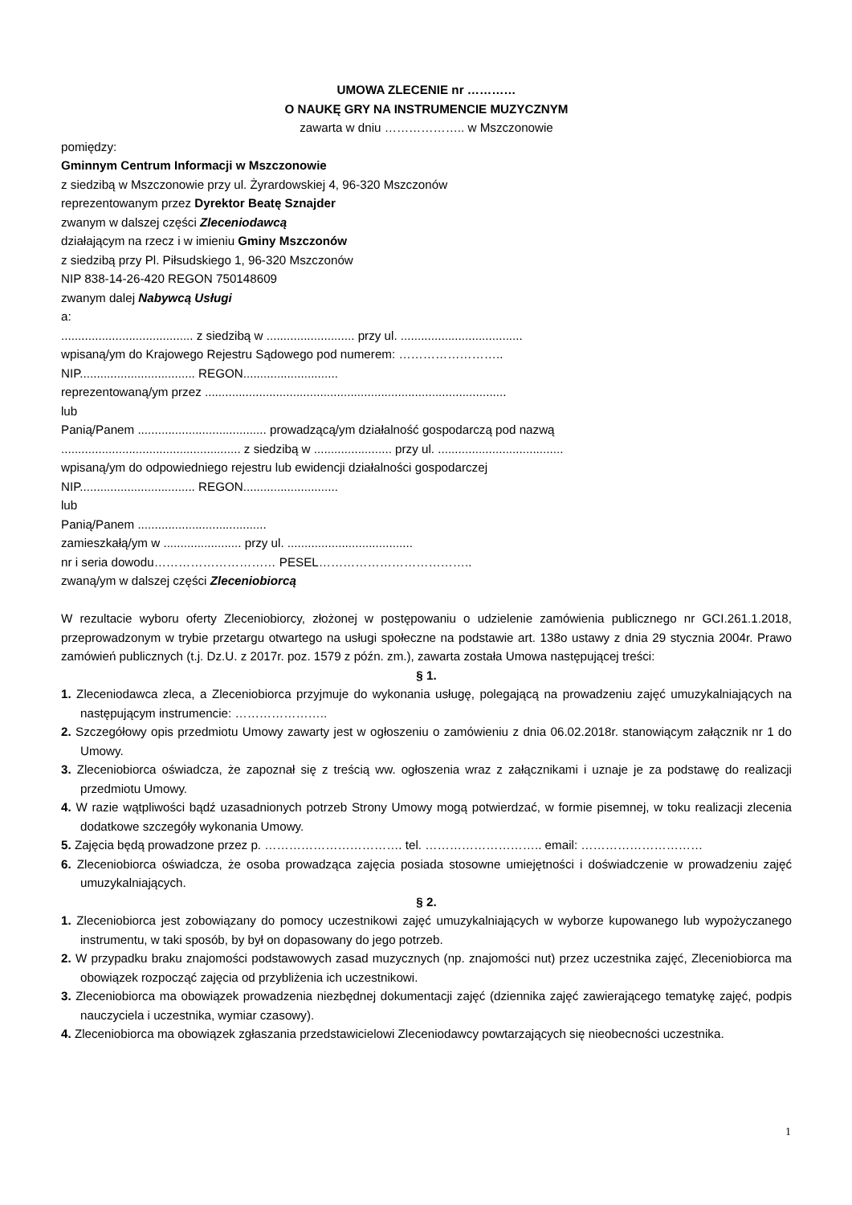UMOWA ZLECENIE nr …………
O NAUKĘ GRY NA INSTRUMENCIE MUZYCZNYM
zawarta w dniu ……………….. w Mszczonowie
pomiędzy:
Gminnym Centrum Informacji w Mszczonowie
z siedzibą w Mszczonowie przy ul. Żyrardowskiej 4, 96-320 Mszczonów
reprezentowanym przez Dyrektor Beatę Sznajder
zwanym w dalszej części Zleceniodawcą
działającym na rzecz i w imieniu Gminy Mszczonów
z siedzibą przy Pl. Piłsudskiego 1, 96-320 Mszczonów
NIP 838-14-26-420 REGON 750148609
zwanym dalej Nabywcą Usługi
a:
....................................... z siedzibą w .......................... przy ul. ....................................
wpisaną/ym do Krajowego Rejestru Sądowego pod numerem: ……………………..
NIP.................................. REGON............................
reprezentowaną/ym przez .........................................................................................
lub
Panią/Panem ...................................... prowadzącą/ym działalność gospodarczą pod nazwą
..................................................... z siedzibą w ....................... przy ul. .....................................
wpisaną/ym do odpowiedniego rejestru lub ewidencji działalności gospodarczej
NIP.................................. REGON............................
lub
Panią/Panem ......................................
zamieszkałą/ym w ....................... przy ul. .....................................
nr i seria dowodu………………………… PESEL………………………………..
zwaną/ym w dalszej części Zleceniobiorcą
W rezultacie wyboru oferty Zleceniobiorcy, złożonej w postępowaniu o udzielenie zamówienia publicznego nr GCI.261.1.2018, przeprowadzonym w trybie przetargu otwartego na usługi społeczne na podstawie art. 138o ustawy z dnia 29 stycznia 2004r. Prawo zamówień publicznych (t.j. Dz.U. z 2017r. poz. 1579 z późn. zm.), zawarta została Umowa następującej treści:
§ 1.
1. Zleceniodawca zleca, a Zleceniobiorca przyjmuje do wykonania usługę, polegającą na prowadzeniu zajęć umuzykalniających na następującym instrumencie: …………………..
2. Szczegółowy opis przedmiotu Umowy zawarty jest w ogłoszeniu o zamówieniu z dnia 06.02.2018r. stanowiącym załącznik nr 1 do Umowy.
3. Zleceniobiorca oświadcza, że zapoznał się z treścią ww. ogłoszenia wraz z załącznikami i uznaje je za podstawę do realizacji przedmiotu Umowy.
4. W razie wątpliwości bądź uzasadnionych potrzeb Strony Umowy mogą potwierdzać, w formie pisemnej, w toku realizacji zlecenia dodatkowe szczegóły wykonania Umowy.
5. Zajęcia będą prowadzone przez p. ……………………………. tel. ……………………….. email: …………………………
6. Zleceniobiorca oświadcza, że osoba prowadząca zajęcia posiada stosowne umiejętności i doświadczenie w prowadzeniu zajęć umuzykalniających.
§ 2.
1. Zleceniobiorca jest zobowiązany do pomocy uczestnikowi zajęć umuzykalniających w wyborze kupowanego lub wypożyczanego instrumentu, w taki sposób, by był on dopasowany do jego potrzeb.
2. W przypadku braku znajomości podstawowych zasad muzycznych (np. znajomości nut) przez uczestnika zajęć, Zleceniobiorca ma obowiązek rozpocząć zajęcia od przybliżenia ich uczestnikowi.
3. Zleceniobiorca ma obowiązek prowadzenia niezbędnej dokumentacji zajęć (dziennika zajęć zawierającego tematykę zajęć, podpis nauczyciela i uczestnika, wymiar czasowy).
4. Zleceniobiorca ma obowiązek zgłaszania przedstawicielowi Zleceniodawcy powtarzających się nieobecności uczestnika.
1